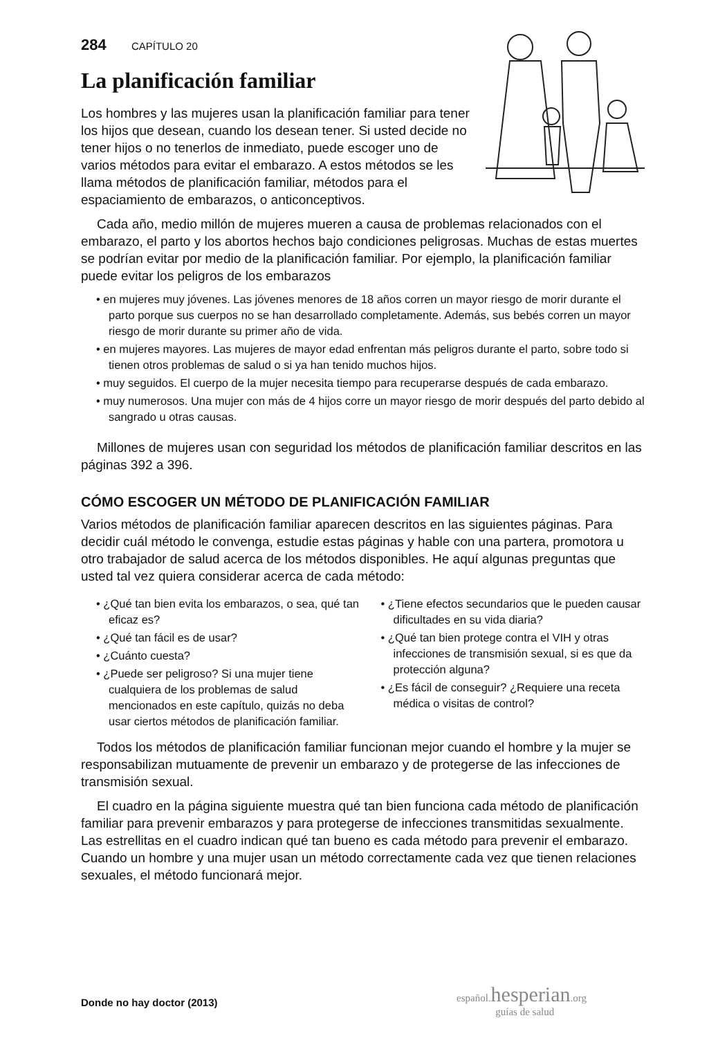284 CAPÍTULO 20
La planificación familiar
Los hombres y las mujeres usan la planificación familiar para tener los hijos que desean, cuando los desean tener. Si usted decide no tener hijos o no tenerlos de inmediato, puede escoger uno de varios métodos para evitar el embarazo. A estos métodos se les llama métodos de planificación familiar, métodos para el espaciamiento de embarazos, o anticonceptivos.
Cada año, medio millón de mujeres mueren a causa de problemas relacionados con el embarazo, el parto y los abortos hechos bajo condiciones peligrosas. Muchas de estas muertes se podrían evitar por medio de la planificación familiar. Por ejemplo, la planificación familiar puede evitar los peligros de los embarazos
• en mujeres muy jóvenes. Las jóvenes menores de 18 años corren un mayor riesgo de morir durante el parto porque sus cuerpos no se han desarrollado completamente. Además, sus bebés corren un mayor riesgo de morir durante su primer año de vida.
• en mujeres mayores. Las mujeres de mayor edad enfrentan más peligros durante el parto, sobre todo si tienen otros problemas de salud o si ya han tenido muchos hijos.
• muy seguidos. El cuerpo de la mujer necesita tiempo para recuperarse después de cada embarazo.
• muy numerosos. Una mujer con más de 4 hijos corre un mayor riesgo de morir después del parto debido al sangrado u otras causas.
Millones de mujeres usan con seguridad los métodos de planificación familiar descritos en las páginas 392 a 396.
CÓMO ESCOGER UN MÉTODO DE PLANIFICACIÓN FAMILIAR
Varios métodos de planificación familiar aparecen descritos en las siguientes páginas. Para decidir cuál método le convenga, estudie estas páginas y hable con una partera, promotora u otro trabajador de salud acerca de los métodos disponibles. He aquí algunas preguntas que usted tal vez quiera considerar acerca de cada método:
• ¿Qué tan bien evita los embarazos, o sea, qué tan eficaz es?
• ¿Qué tan fácil es de usar?
• ¿Cuánto cuesta?
• ¿Puede ser peligroso? Si una mujer tiene cualquiera de los problemas de salud mencionados en este capítulo, quizás no deba usar ciertos métodos de planificación familiar.
• ¿Tiene efectos secundarios que le pueden causar dificultades en su vida diaria?
• ¿Qué tan bien protege contra el VIH y otras infecciones de transmisión sexual, si es que da protección alguna?
• ¿Es fácil de conseguir? ¿Requiere una receta médica o visitas de control?
Todos los métodos de planificación familiar funcionan mejor cuando el hombre y la mujer se responsabilizan mutuamente de prevenir un embarazo y de protegerse de las infecciones de transmisión sexual.
El cuadro en la página siguiente muestra qué tan bien funciona cada método de planificación familiar para prevenir embarazos y para protegerse de infecciones transmitidas sexualmente. Las estrellitas en el cuadro indican qué tan bueno es cada método para prevenir el embarazo. Cuando un hombre y una mujer usan un método correctamente cada vez que tienen relaciones sexuales, el método funcionará mejor.
español.hesperian.org
guías de salud
Donde no hay doctor (2013)